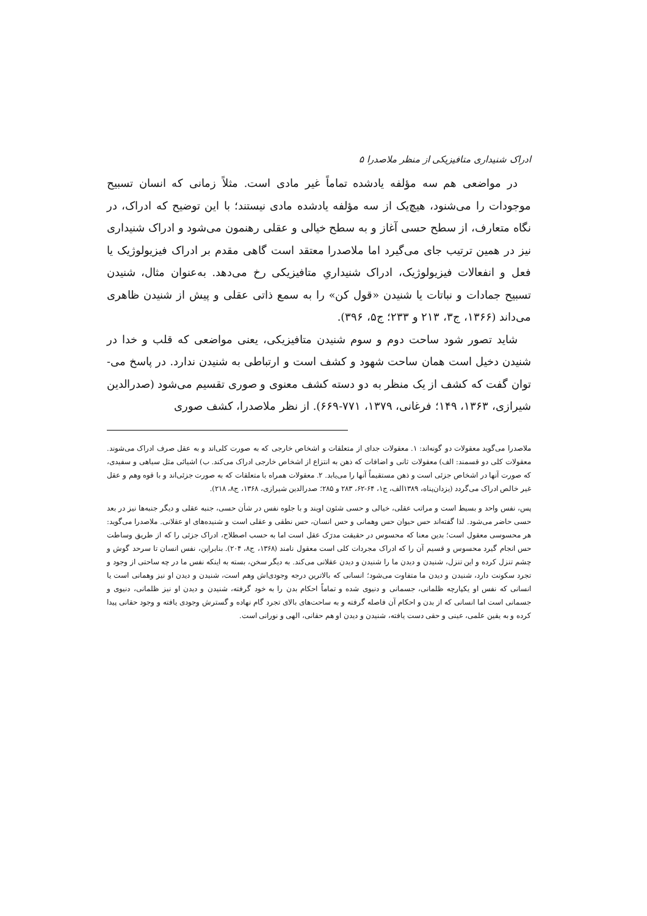ادراک شنیداری متافیزیکی از منظر ملاصدرا ۵
در مواضعی هم سه مؤلفه یادشده تماماً غیر مادی است. مثلاً زمانی که انسان تسبیح موجودات را می‌شنود، هیچ‌یک از سه مؤلفه یادشده مادی نیستند؛ با این توضیح که ادراک، در نگاه متعارف، از سطح حسی آغاز و به سطح خیالی و عقلی رهنمون می‌شود و ادراک شنیداری نیز در همین ترتیب جای می‌گیرد اما ملاصدرا معتقد است گاهی مقدم بر ادراک فیزیولوژیک یا فعل و انفعالات فیزیولوژیک، ادراک شنیداریِ متافیزیکی رخ می‌دهد. به‌عنوان مثال، شنیدن تسبیح جمادات و نباتات یا شنیدن «قول کن» را به سمع ذاتی عقلی و پیش از شنیدن ظاهری می‌داند (۱۳۶۶، ج۳، ۲۱۳ و ۲۳۳؛ ج۵، ۳۹۶).
شاید تصور شود ساحت دوم و سوم شنیدن متافیزیکی، یعنی مواضعی که قلب و خدا در شنیدن دخیل است همان ساحت شهود و کشف است و ارتباطی به شنیدن ندارد. در پاسخ می‌-توان گفت که کشف از یک منظر به دو دسته کشف معنوی و صوری تقسیم می‌شود (صدرالدین شیرازی، ۱۳۶۳، ۱۴۹؛ فرغانی، ۱۳۷۹، ۷۷۱-۶۶۹). از نظر ملاصدرا، کشف صوری
ملاصدرا می‌گوید معقولات دو گونه‌اند: ۱. معقولات جدای از متعلقات و اشخاص خارجی که به صورت کلی‌اند و به عقل صرف ادراک می‌شوند. معقولات کلی دو قسمند: الف) معقولات ثانی و اضافات که ذهن به انتزاع از اشخاص خارجی ادراک می‌کند. ب) اشیائی مثل سیاهی و سفیدی، که صورت آنها در اشخاص جزئی است و ذهن مستقیماً آنها را می‌یابد. ۲. معقولات همراه با متعلقات که به صورت جزئی‌اند و با قوه وهم و عقل غیر خالص ادراک می‌گردد (یزدان‌پناه، ۱۳۸۹الف، ج۱، ۶۴-۶۲، ۲۸۳ و ۲۸۵؛ صدرالدین شیرازی، ۱۳۶۸، ج۸، ۲۱۸).
پس، نفس واحد و بسیط است و مراتب عقلی، خیالی و حسی شئون اویند و با جلوه نفس در شأن حسی، جنبه عقلی و دیگر جنبه‌ها نیز در بعد حسی حاضر می‌شود. لذا گفته‌اند حس حیوان حس وهمانی و حس انسان، حس نطقی و عقلی است و شنیده‌های او عقلانی. ملاصدرا می‌گوید: هر محسوسی معقول است؛ بدین معنا که محسوس در حقیقت مدرَک عقل است اما به حسب اصطلاح، ادراک جزئی را که از طریق وساطت حس انجام گیرد محسوس و قسیم آن را که ادراک مجردات کلی است معقول نامند (۱۳۶۸، ج۸، ۲۰۴). بنابراین، نفس انسان تا سرحد گوش و چشم تنزل کرده و این تنزل، شنیدن و دیدن ما را شنیدن و دیدن عقلانی می‌کند. به دیگر سخن، بسته به اینکه نفس ما در چه ساحتی از وجود و تجرد سکونت دارد، شنیدن و دیدن ما متفاوت می‌شود؛ انسانی که بالاترین درجه وجودی‌اش وهم است، شنیدن و دیدن او نیز وهمانی است یا انسانی که نفس او یکپارچه ظلمانی، جسمانی و دنیوی شده و تماماً احکام بدن را به خود گرفته، شنیدن و دیدن او نیز ظلمانی، دنیوی و جسمانی است اما انسانی که از بدن و احکام آن فاصله گرفته و به ساحت‌های بالای تجرد گام نهاده و گسترش وجودی یافته و وجود حقانی پیدا کرده و به یقین علمی، عینی و حقی دست یافته، شنیدن و دیدن او هم حقانی، الهی و نورانی است.